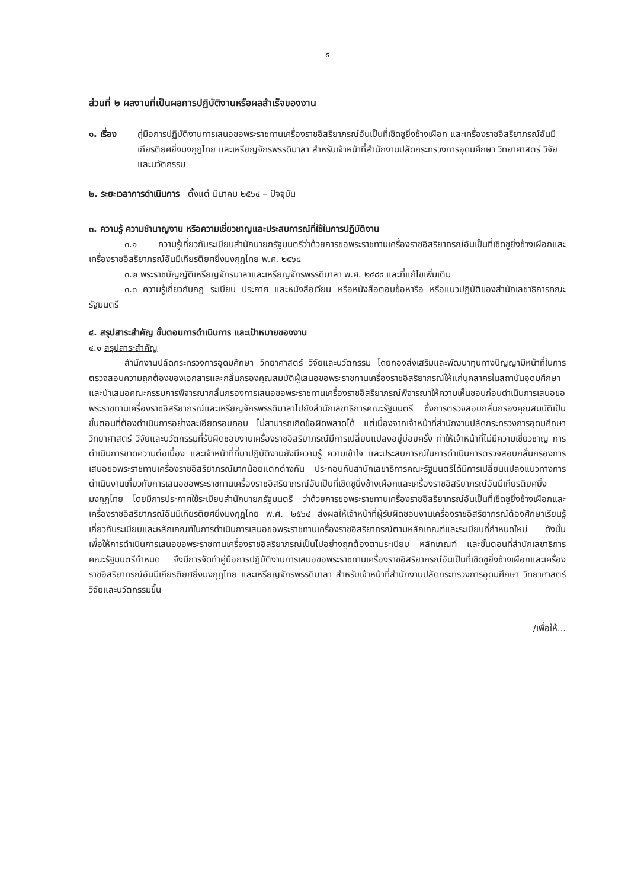๔
ส่วนที่ ๒ ผลงานที่เป็นผลการปฏิบัติงานหรือผลสำเร็จของงาน
๑. เรื่อง คู่มือการปฏิบัติงานการเสนอขอพระราชทานเครื่องราชอิสริยาภรณ์อันเป็นที่เชิดชูยิ่งช้างเผือก และเครื่องราชอิสริยาภรณ์อันมีเกียรติยศยิ่งมงกุฎไทย และเหรียญจักรพรรดิมาลา สำหรับเจ้าหน้าที่สำนักงานปลัดกระทรวงการอุดมศึกษา วิทยาศาสตร์ วิจัยและนวัตกรรม
๒. ระยะเวลาการดำเนินการ ตั้งแต่ มีนาคม ๒๕๖๔ – ปัจจุบัน
๓. ความรู้ ความชำนาญงาน หรือความเชี่ยวชาญและประสบการณ์ที่ใช้ในการปฏิบัติงาน
๓.๑ ความรู้เกี่ยวกับระเบียบสำนักนายกรัฐมนตรีว่าด้วยการขอพระราชทานเครื่องราชอิสริยาภรณ์อันเป็นที่เชิดชูยิ่งช้างเผือกและเครื่องราชอิสริยาภรณ์อันมีเกียรติยศยิ่งมงกุฎไทย พ.ศ. ๒๕๖๔
๓.๒ พระราชบัญญัติเหรียญจักรมาลาและเหรียญจักรพรรดิมาลา พ.ศ. ๒๔๘๔ และที่แก้ไขเพิ่มเติม
๓.๓ ความรู้เกี่ยวกับกฎ ระเบียบ ประกาศ และหนังสือเวียน หรือหนังสือตอบข้อหารือ หรือแนวปฏิบัติของสำนักเลขาธิการคณะรัฐมนตรี
๔. สรุปสาระสำคัญ ขั้นตอนการดำเนินการ และเป้าหมายของงาน
๔.๑ สรุปสาระสำคัญ
สำนักงานปลัดกระทรวงการอุดมศึกษา วิทยาศาสตร์ วิจัยและนวัตกรรม โดยกองส่งเสริมและพัฒนาทุนทางปัญญามีหน้าที่ในการตรวจสอบความถูกต้องของเอกสารและกลั่นกรองคุณสมบัติผู้เสนอขอพระราชทานเครื่องราชอิสริยาภรณ์ให้แก่บุคลากรในสถาบันอุดมศึกษา และนำเสนอคณะกรรมการพิจารณากลั่นกรองการเสนอขอพระราชทานเครื่องราชอิสริยาภรณ์พิจารณาให้ความเห็นชอบก่อนดำเนินการเสนอขอพระราชทานเครื่องราชอิสริยาภรณ์และเหรียญจักรพรรดิมาลาไปยังสำนักเลขาธิการคณะรัฐมนตรี ซึ่งการตรวจสอบกลั่นกรองคุณสมบัติเป็นขั้นตอนที่ต้องดำเนินการอย่างละเอียดรอบคอบ ไม่สามารถเกิดข้อผิดพลาดได้ แต่เนื่องจากเจ้าหน้าที่สำนักงานปลัดกระทรวงการอุดมศึกษา วิทยาศาสตร์ วิจัยและนวัตกรรมที่รับผิดชอบงานเครื่องราชอิสริยาภรณ์มีการเปลี่ยนแปลงอยู่บ่อยครั้ง ทำให้เจ้าหน้าที่ไม่มีความเชี่ยวชาญ การดำเนินการขาดความต่อเนื่อง และเจ้าหน้าที่ที่มาปฏิบัติงานยังมีความรู้ ความเข้าใจ และประสบการณ์ในการดำเนินการตรวจสอบกลั่นกรองการเสนอขอพระราชทานเครื่องราชอิสริยาภรณ์มากน้อยแตกต่างกัน ประกอบกับสำนักเลขาธิการคณะรัฐมนตรีได้มีการเปลี่ยนแปลงแนวทางการดำเนินงานเกี่ยวกับการเสนอขอพระราชทานเครื่องราชอิสริยาภรณ์อันเป็นที่เชิดชูยิ่งช้างเผือกและเครื่องราชอิสริยาภรณ์อันมีเกียรติยศยิ่งมงกุฎไทย โดยมีการประกาศใช้ระเบียบสำนักนายกรัฐมนตรี ว่าด้วยการขอพระราชทานเครื่องราชอิสริยาภรณ์อันเป็นที่เชิดชูยิ่งช้างเผือกและเครื่องราชอิสริยาภรณ์อันมีเกียรติยศยิ่งมงกุฎไทย พ.ศ. ๒๕๖๔ ส่งผลให้เจ้าหน้าที่ผู้รับผิดชอบงานเครื่องราชอิสริยาภรณ์ต้องศึกษาเรียนรู้เกี่ยวกับระเบียบและหลักเกณฑ์ในการดำเนินการเสนอขอพระราชทานเครื่องราชอิสริยาภรณ์ตามหลักเกณฑ์และระเบียบที่กำหนดใหม่ ดังนั้น เพื่อให้การดำเนินการเสนอขอพระราชทานเครื่องราชอิสริยาภรณ์เป็นไปอย่างถูกต้องตามระเบียบ หลักเกณฑ์ และขั้นตอนที่สำนักเลขาธิการคณะรัฐมนตรีกำหนด จึงมีการจัดทำคู่มือการปฏิบัติงานการเสนอขอพระราชทานเครื่องราชอิสริยาภรณ์อันเป็นที่เชิดชูยิ่งช้างเผือกและเครื่องราชอิสริยาภรณ์อันมีเกียรติยศยิ่งมงกุฎไทย และเหรียญจักรพรรดิมาลา สำหรับเจ้าหน้าที่สำนักงานปลัดกระทรวงการอุดมศึกษา วิทยาศาสตร์ วิจัยและนวัตกรรมขึ้น
/เพื่อให้...